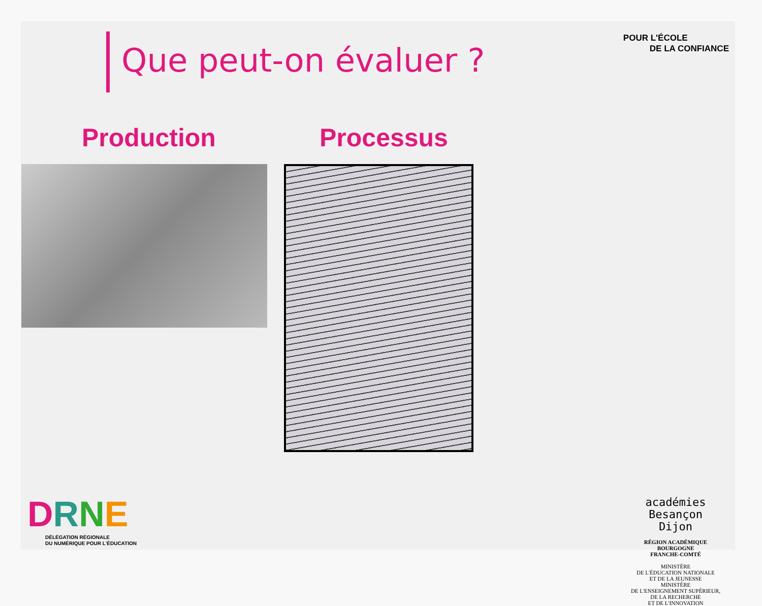Que peut-on évaluer ?
POUR L'ÉCOLE
DE LA CONFIANCE
Production Processus
DRNE
DÉLÉGATION RÉGIONALE
DU NUMÉRIQUE POUR L'ÉDUCATION
académies
Besançon
Dijon
RÉGION ACADÉMIQUE
BOURGOGNE
FRANCHE-COMTÉ
MINISTÈRE
DE L'ÉDUCATION NATIONALE
ET DE LA JEUNESSE
MINISTÈRE
DE L'ENSEIGNEMENT SUPÉRIEUR,
DE LA RECHERCHE
ET DE L'INNOVATION